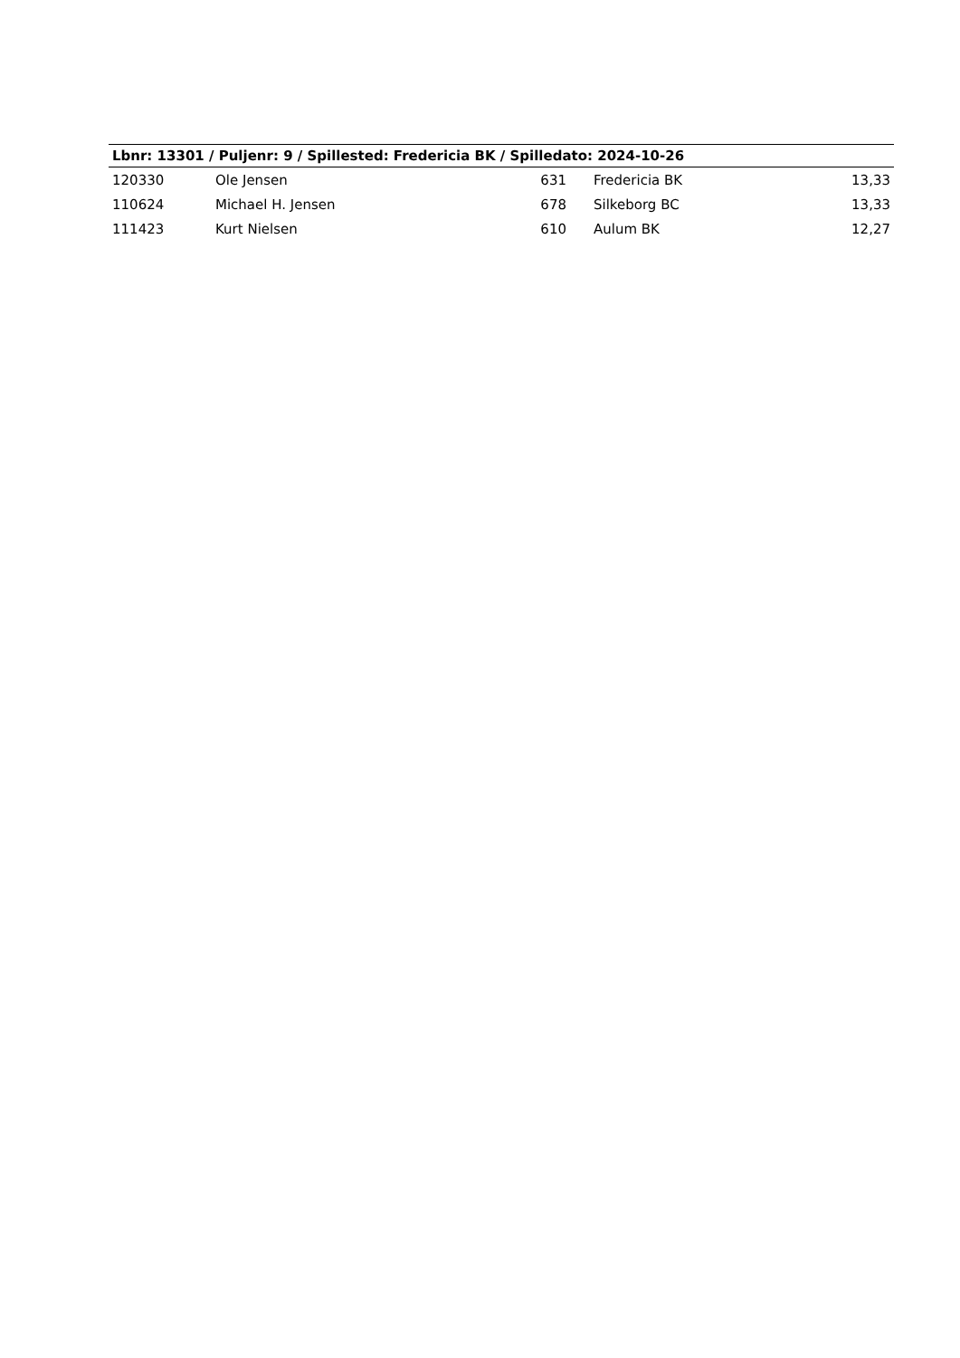| Lbnr: 13301 / Puljenr: 9 / Spillested: Fredericia BK / Spilledato: 2024-10-26 | | | | |
| --- | --- | --- | --- | --- |
| 120330 | Ole Jensen | 631 | Fredericia BK | 13,33 |
| 110624 | Michael H. Jensen | 678 | Silkeborg BC | 13,33 |
| 111423 | Kurt Nielsen | 610 | Aulum BK | 12,27 |